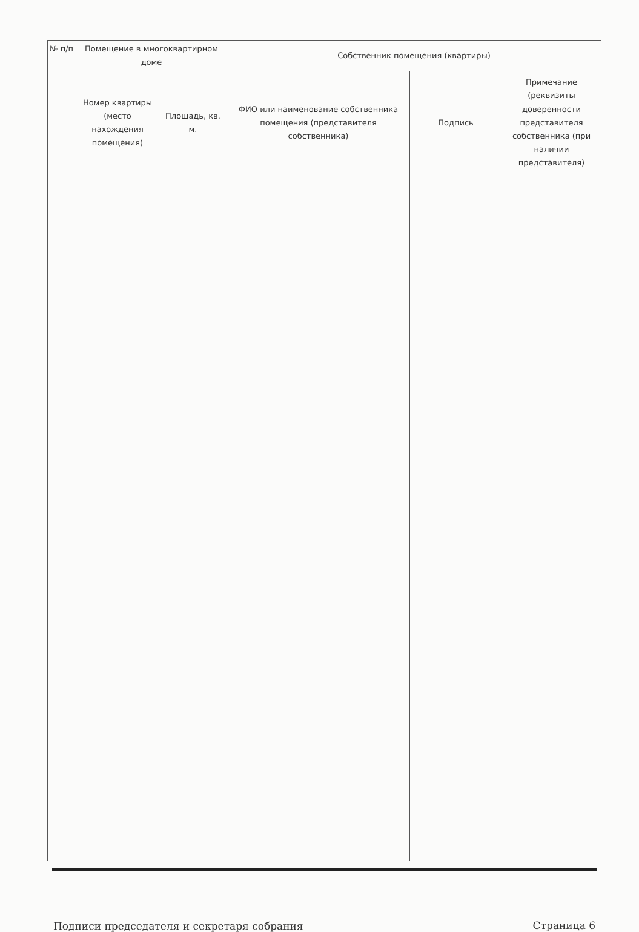| № п/п | Помещение в многоквартирном доме | | Собственник помещения (квартиры) | | |
| --- | --- | --- | --- | --- | --- |
| | Номер квартиры (место нахождения помещения) | Площадь, кв. м. | ФИО или наименование собственника помещения (представителя собственника) | Подпись | Примечание (реквизиты доверенности представителя собственника (при наличии представителя) |
Подписи председателя и секретаря собрания Страница 6